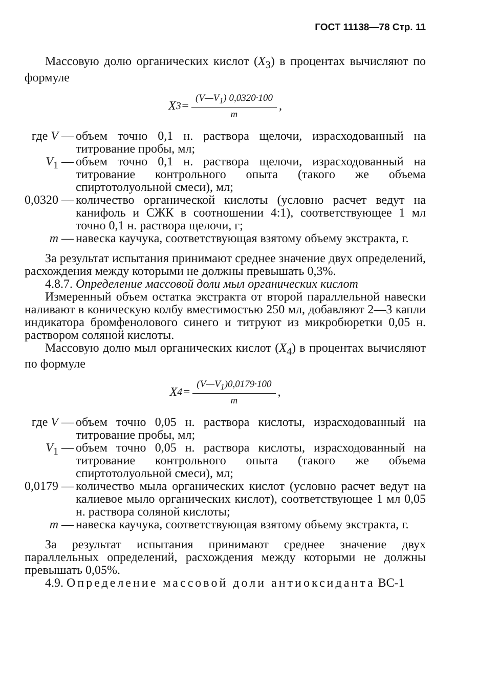ГОСТ 11138—78 Стр. 11
Массовую долю органических кислот (X<sub>3</sub>) в процентах вычисляют по формуле
X<sub>3</sub>=
(V—V<sub>1</sub>) 0,0320·100
m
,
| где V — | объем точно 0,1 н. раствора щелочи, израсходованный на титрование пробы, мл; |
| V<sub>1</sub> — | объем точно 0,1 н. раствора щелочи, израсходованный на титрование контрольного опыта (такого же объема спиртотолуольной смеси), мл; |
| 0,0320 — | количество органической кислоты (условно расчет ведут на канифоль и СЖК в соотношении 4:1), соответствующее 1 мл точно 0,1 н. раствора щелочи, г; |
| m — | навеска каучука, соответствующая взятому объему экстракта, г. |
За результат испытания принимают среднее значение двух определений, расхождения между которыми не должны превышать 0,3%.
4.8.7. Определение массовой доли мыл органических кислот
Измеренный объем остатка экстракта от второй параллельной навески наливают в коническую колбу вместимостью 250 мл, добавляют 2—3 капли индикатора бромфенолового синего и титруют из микробюретки 0,05 н. раствором соляной кислоты.
Массовую долю мыл органических кислот (X<sub>4</sub>) в процентах вычисляют по формуле
X<sub>4</sub>=
(V—V<sub>1</sub>)0,0179·100
m
,
| где V — | объем точно 0,05 н. раствора кислоты, израсходованный на титрование пробы, мл; |
| V<sub>1</sub> — | объем точно 0,05 н. раствора кислоты, израсходованный на титрование контрольного опыта (такого же объема спиртотолуольной смеси), мл; |
| 0,0179 — | количество мыла органических кислот (условно расчет ведут на калиевое мыло органических кислот), соответствующее 1 мл 0,05 н. раствора соляной кислоты; |
| m — | навеска каучука, соответствующая взятому объему экстракта, г. |
За результат испытания принимают среднее значение двух параллельных определений, расхождения между которыми не должны превышать 0,05%.
4.9. Определение массовой доли антиоксиданта ВС-1